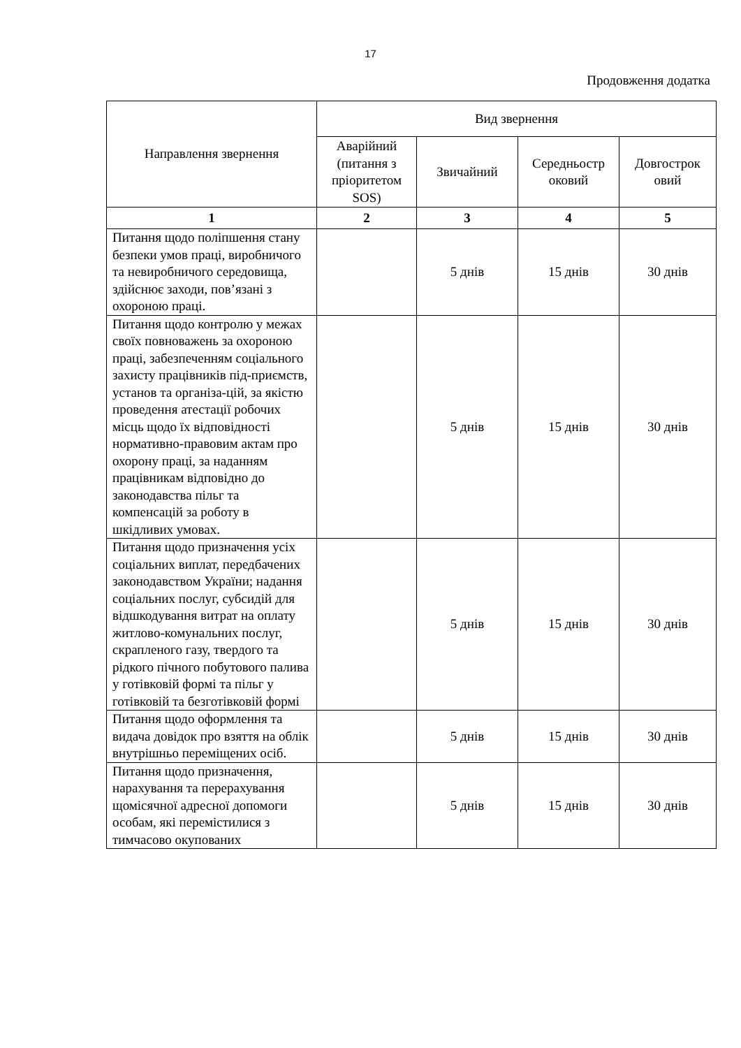17
Продовження додатка
| Направлення звернення | Вид звернення | | | |
| --- | --- | --- | --- | --- |
| | Аварійний (питання з пріоритетом SOS) | Звичайний | Середньостр оковий | Довгострок овий |
| 1 | 2 | 3 | 4 | 5 |
| Питання щодо поліпшення стану безпеки умов праці, виробничого та невиробничого середовища, здійснює заходи, пов’язані з охороною праці. | | 5 днів | 15 днів | 30 днів |
| Питання щодо контролю у межах своїх повноважень за охороною праці, забезпеченням соціального захисту працівників під-приємств, установ та організа-цій, за якістю проведення атестації робочих місць щодо їх відповідності нормативно-правовим актам про охорону праці, за наданням працівникам відповідно до законодавства пільг та компенсацій за роботу в шкідливих умовах. | | 5 днів | 15 днів | 30 днів |
| Питання щодо призначення усіх соціальних виплат, передбачених законодавством України; надання соціальних послуг, субсидій для відшкодування витрат на оплату житлово-комунальних послуг, скрапленого газу, твердого та рідкого пічного побутового палива у готівковій формі та пільг у готівковій та безготівковій формі | | 5 днів | 15 днів | 30 днів |
| Питання щодо оформлення та видача довідок про взяття на облік внутрішньо переміщених осіб. | | 5 днів | 15 днів | 30 днів |
| Питання щодо призначення, нарахування та перерахування щомісячної адресної допомоги особам, які перемістилися з тимчасово окупованих | | 5 днів | 15 днів | 30 днів |